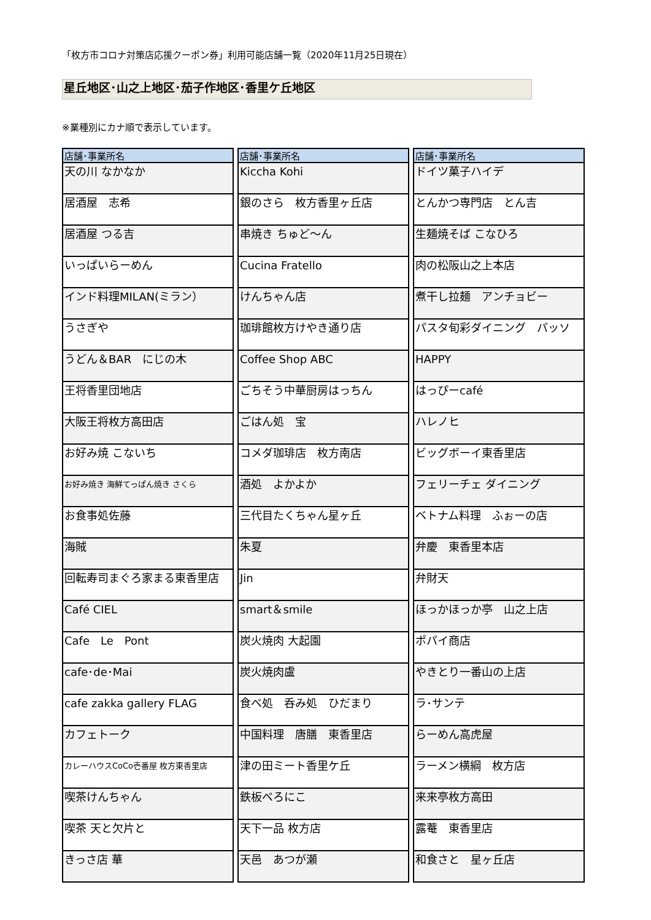「枚方市コロナ対策店応援クーポン券」利用可能店舗一覧（2020年11月25日現在）
星丘地区･山之上地区･茄子作地区･香里ケ丘地区
※業種別にカナ順で表示しています。
| 店舗･事業所名 |
| --- |
| 天の川 なかなか |
| 居酒屋 志希 |
| 居酒屋 つる吉 |
| いっぱいらーめん |
| インド料理MILAN(ミラン） |
| うさぎや |
| うどん＆BAR にじの木 |
| 王将香里団地店 |
| 大阪王将枚方高田店 |
| お好み焼 こないち |
| お好み焼き 海鮮てっぱん焼き さくら |
| お食事処佐藤 |
| 海賊 |
| 回転寿司まぐろ家まる東香里店 |
| Café CIEL |
| Cafe Le Pont |
| cafe･de･Mai |
| cafe zakka gallery FLAG |
| カフェトーク |
| カレーハウスCoCo壱番屋 枚方東香里店 |
| 喫茶けんちゃん |
| 喫茶 天と欠片と |
| きっさ店 華 |
| 店舗･事業所名 |
| --- |
| Kiccha Kohi |
| 銀のさら 枚方香里ヶ丘店 |
| 串焼き ちゅど～ん |
| Cucina Fratello |
| けんちゃん店 |
| 珈琲館枚方けやき通り店 |
| Coffee Shop ABC |
| ごちそう中華厨房はっちん |
| ごはん処 宝 |
| コメダ珈琲店 枚方南店 |
| 酒処 よかよか |
| 三代目たくちゃん星ヶ丘 |
| 朱夏 |
| Jin |
| smart＆smile |
| 炭火焼肉 大起園 |
| 炭火焼肉盧 |
| 食べ処 呑み処 ひだまり |
| 中国料理 唐膳 東香里店 |
| 津の田ミート香里ケ丘 |
| 鉄板べろにこ |
| 天下一品 枚方店 |
| 天邑 あつが瀬 |
| 店舗･事業所名 |
| --- |
| ドイツ菓子ハイデ |
| とんかつ専門店 とん吉 |
| 生麺焼そば こなひろ |
| 肉の松阪山之上本店 |
| 煮干し拉麺 アンチョビー |
| パスタ旬彩ダイニング パッソ |
| HAPPY |
| はっぴーcafé |
| ハレノヒ |
| ビッグボーイ東香里店 |
| フェリーチェ ダイニング |
| ベトナム料理 ふぉーの店 |
| 弁慶 東香里本店 |
| 弁財天 |
| ほっかほっか亭 山之上店 |
| ポパイ商店 |
| やきとり一番山の上店 |
| ラ･サンテ |
| らーめん高虎屋 |
| ラーメン横綱 枚方店 |
| 来来亭枚方高田 |
| 露菴 東香里店 |
| 和食さと 星ヶ丘店 |